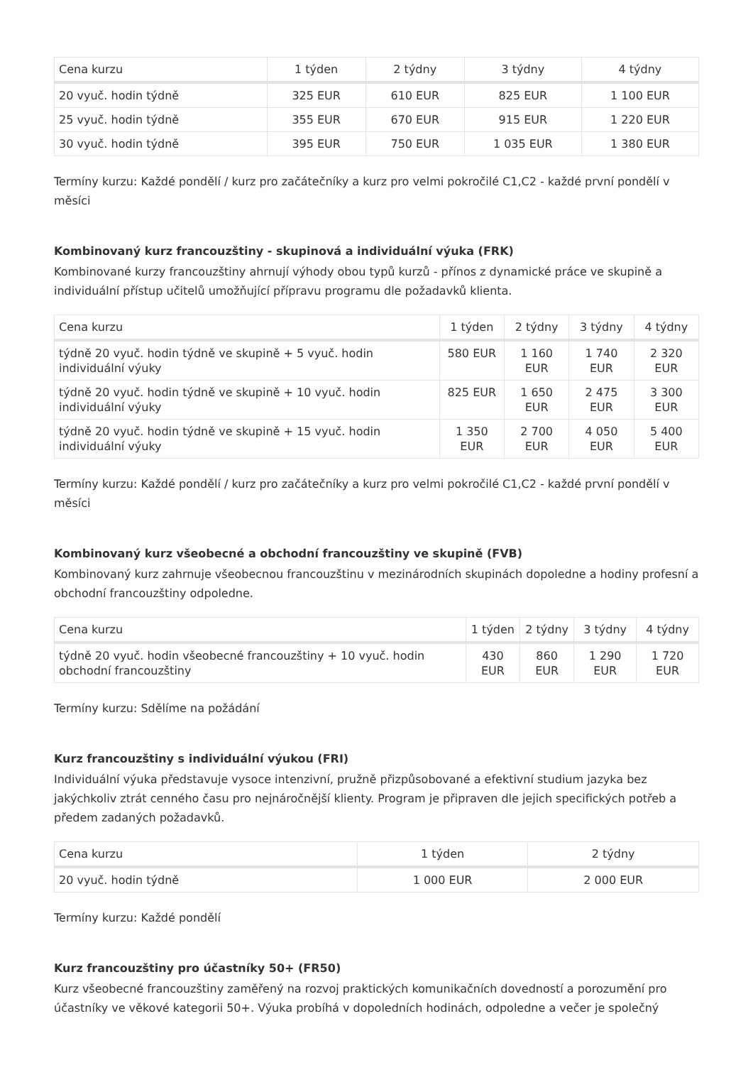| Cena kurzu | 1 týden | 2 týdny | 3 týdny | 4 týdny |
| --- | --- | --- | --- | --- |
| 20 vyuč. hodin týdně | 325 EUR | 610 EUR | 825 EUR | 1 100 EUR |
| 25 vyuč. hodin týdně | 355 EUR | 670 EUR | 915 EUR | 1 220 EUR |
| 30 vyuč. hodin týdně | 395 EUR | 750 EUR | 1 035 EUR | 1 380 EUR |
Termíny kurzu: Každé pondělí / kurz pro začátečníky a kurz pro velmi pokročilé C1,C2 - každé první pondělí v měsíci
Kombinovaný kurz francouzštiny - skupinová a individuální výuka (FRK)
Kombinované kurzy francouzštiny ahrnují výhody obou typů kurzů - přínos z dynamické práce ve skupině a individuální přístup učitelů umožňující přípravu programu dle požadavků klienta.
| Cena kurzu | 1 týden | 2 týdny | 3 týdny | 4 týdny |
| --- | --- | --- | --- | --- |
| týdně 20 vyuč. hodin týdně ve skupině + 5 vyuč. hodin individuální výuky | 580 EUR | 1 160 EUR | 1 740 EUR | 2 320 EUR |
| týdně 20 vyuč. hodin týdně ve skupině + 10 vyuč. hodin individuální výuky | 825 EUR | 1 650 EUR | 2 475 EUR | 3 300 EUR |
| týdně 20 vyuč. hodin týdně ve skupině + 15 vyuč. hodin individuální výuky | 1 350 EUR | 2 700 EUR | 4 050 EUR | 5 400 EUR |
Termíny kurzu: Každé pondělí / kurz pro začátečníky a kurz pro velmi pokročilé C1,C2 - každé první pondělí v měsíci
Kombinovaný kurz všeobecné a obchodní francouzštiny ve skupině (FVB)
Kombinovaný kurz zahrnuje všeobecnou francouzštinu v mezinárodních skupinách dopoledne a hodiny profesní a obchodní francouzštiny odpoledne.
| Cena kurzu | 1 týden | 2 týdny | 3 týdny | 4 týdny |
| --- | --- | --- | --- | --- |
| týdně 20 vyuč. hodin všeobecné francouzštiny + 10 vyuč. hodin obchodní francouzštiny | 430 EUR | 860 EUR | 1 290 EUR | 1 720 EUR |
Termíny kurzu: Sdělíme na požádání
Kurz francouzštiny s individuální výukou (FRI)
Individuální výuka představuje vysoce intenzivní, pružně přizpůsobované a efektivní studium jazyka bez jakýchkoliv ztrát cenného času pro nejnáročnější klienty. Program je připraven dle jejich specifických potřeb a předem zadaných požadavků.
| Cena kurzu | 1 týden | 2 týdny |
| --- | --- | --- |
| 20 vyuč. hodin týdně | 1 000 EUR | 2 000 EUR |
Termíny kurzu: Každé pondělí
Kurz francouzštiny pro účastníky 50+ (FR50)
Kurz všeobecné francouzštiny zaměřený na rozvoj praktických komunikačních dovedností a porozumění pro účastníky ve věkové kategorii 50+. Výuka probíhá v dopoledních hodinách, odpoledne a večer je společný